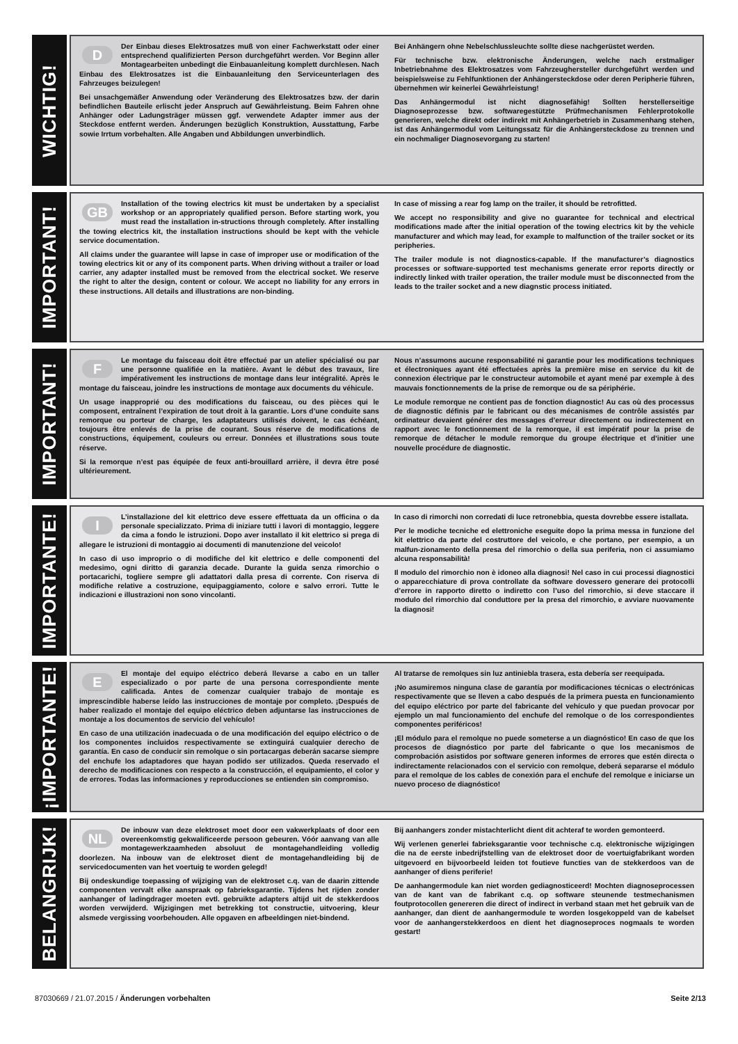WICHTIG!
DDer Einbau dieses Elektrosatzes muß von einer Fachwerkstatt oder einer entsprechend qualifizierten Person durchgeführt werden. Vor Beginn aller Montagearbeiten unbedingt die Einbauanleitung komplett durchlesen. Nach Einbau des Elektrosatzes ist die Einbauanleitung den Serviceunterlagen des Fahrzeuges beizulegen!
Bei unsachgemäßer Anwendung oder Veränderung des Elektrosatzes bzw. der darin befindlichen Bauteile erlischt jeder Anspruch auf Gewährleistung. Beim Fahren ohne Anhänger oder Ladungsträger müssen ggf. verwendete Adapter immer aus der Steckdose entfernt werden. Änderungen bezüglich Konstruktion, Ausstattung, Farbe sowie Irrtum vorbehalten. Alle Angaben und Abbildungen unverbindlich.
Bei Anhängern ohne Nebelschlussleuchte sollte diese nachgerüstet werden.
Für technische bzw. elektronische Änderungen, welche nach erstmaliger Inbetriebnahme des Elektrosatzes vom Fahrzeughersteller durchgeführt werden und beispielsweise zu Fehlfunktionen der Anhängersteckdose oder deren Peripherie führen, übernehmen wir keinerlei Gewährleistung!
Das Anhängermodul ist nicht diagnosefähig! Sollten herstellerseitige Diagnoseprozesse bzw. softwaregestützte Prüfmechanismen Fehlerprotokolle generieren, welche direkt oder indirekt mit Anhängerbetrieb in Zusammenhang stehen, ist das Anhängermodul vom Leitungssatz für die Anhängersteckdose zu trennen und ein nochmaliger Diagnosevorgang zu starten!
IMPORTANT!
GB Installation of the towing electrics kit must be undertaken by a specialist workshop or an appropriately qualified person. Before starting work, you must read the installation in-structions through completely. After installing the towing electrics kit, the installation instructions should be kept with the vehicle service documentation.
All claims under the guarantee will lapse in case of improper use or modification of the towing electrics kit or any of its component parts. When driving without a trailer or load carrier, any adapter installed must be removed from the electrical socket. We reserve the right to alter the design, content or colour. We accept no liability for any errors in these instructions. All details and illustrations are non-binding.
In case of missing a rear fog lamp on the trailer, it should be retrofitted.
We accept no responsibility and give no guarantee for technical and electrical modifications made after the initial operation of the towing electrics kit by the vehicle manufacturer and which may lead, for example to malfunction of the trailer socket or its peripheries.
The trailer module is not diagnostics-capable. If the manufacturer’s diagnostics processes or software-supported test mechanisms generate error reports directly or indirectly linked with trailer operation, the trailer module must be disconnected from the leads to the trailer socket and a new diagnstic process initiated.
IMPORTANT!
FLe montage du faisceau doit être effectué par un atelier spécialisé ou par une personne qualifiée en la matière. Avant le début des travaux, lire impérativement les instructions de montage dans leur intégralité. Après le montage du faisceau, joindre les instructions de montage aux documents du véhicule.
Un usage inapproprié ou des modifications du faisceau, ou des pièces qui le composent, entraînent l’expiration de tout droit à la garantie. Lors d’une conduite sans remorque ou porteur de charge, les adaptateurs utilisés doivent, le cas échéant, toujours être enlevés de la prise de courant. Sous réserve de modifications de constructions, équipement, couleurs ou erreur. Données et illustrations sous toute réserve.
Si la remorque n’est pas équipée de feux anti-brouillard arrière, il devra être posé ultérieurement.
Nous n’assumons aucune responsabilité ni garantie pour les modifications techniques et électroniques ayant été effectuées après la première mise en service du kit de connexion électrique par le constructeur automobile et ayant mené par exemple à des mauvais fonctionnements de la prise de remorque ou de sa périphérie.
Le module remorque ne contient pas de fonction diagnostic! Au cas où des processus de diagnostic définis par le fabricant ou des mécanismes de contrôle assistés par ordinateur devaient générer des messages d’erreur directement ou indirectement en rapport avec le fonctionnement de la remorque, il est impératif pour la prise de remorque de détacher le module remorque du groupe électrique et d’initier une nouvelle procédure de diagnostic.
IMPORTANTE!
IL’installazione del kit elettrico deve essere effettuata da un officina o da personale specializzato. Prima di iniziare tutti i lavori di montaggio, leggere da cima a fondo le istruzioni. Dopo aver installato il kit elettrico si prega di allegare le istruzioni di montaggio ai documenti di manutenzione del veicolo!
In caso di uso improprio o di modifiche del kit elettrico e delle componenti del medesimo, ogni diritto di garanzia decade. Durante la guida senza rimorchio o portacarichi, togliere sempre gli adattatori dalla presa di corrente. Con riserva di modifiche relative a costruzione, equipaggiamento, colore e salvo errori. Tutte le indicazioni e illustrazioni non sono vincolanti.
In caso di rimorchi non corredati di luce retronebbia, questa dovrebbe essere istallata.
Per le modiche tecniche ed elettroniche eseguite dopo la prima messa in funzione del kit elettrico da parte del costruttore del veicolo, e che portano, per esempio, a un malfun-zionamento della presa del rimorchio o della sua periferia, non ci assumiamo alcuna responsabilità!
Il modulo del rimorchio non è idoneo alla diagnosi! Nel caso in cui processi diagnostici o apparecchiature di prova controllate da software dovessero generare dei protocolli d’errore in rapporto diretto o indiretto con l’uso del rimorchio, si deve staccare il modulo del rimorchio dal conduttore per la presa del rimorchio, e avviare nuovamente la diagnosi!
¡IMPORTANTE!
EEl montaje del equipo eléctrico deberá llevarse a cabo en un taller especializado o por parte de una persona correspondiente mente calificada. Antes de comenzar cualquier trabajo de montaje es imprescindible haberse leído las instrucciones de montaje por completo. ¡Después de haber realizado el montaje del equipo eléctrico deben adjuntarse las instrucciones de montaje a los documentos de servicio del vehículo!
En caso de una utilización inadecuada o de una modificación del equipo eléctrico o de los componentes incluidos respectivamente se extinguirá cualquier derecho de garantía. En caso de conducir sin remolque o sin portacargas deberán sacarse siempre del enchufe los adaptadores que hayan podido ser utilizados. Queda reservado el derecho de modificaciones con respecto a la construcción, el equipamiento, el color y de errores. Todas las informaciones y reproducciones se entienden sin compromiso.
Al tratarse de remolques sin luz antiniebla trasera, esta debería ser reequipada.
¡No asumiremos ninguna clase de garantía por modificaciones técnicas o electrónicas respectivamente que se lleven a cabo después de la primera puesta en funcionamiento del equipo eléctrico por parte del fabricante del vehículo y que puedan provocar por ejemplo un mal funcionamiento del enchufe del remolque o de los correspondientes componentes periféricos!
¡El módulo para el remolque no puede someterse a un diagnóstico! En caso de que los procesos de diagnóstico por parte del fabricante o que los mecanismos de comprobación asistidos por software generen informes de errores que estén directa o indirectamente relacionados con el servicio con remolque, deberá separarse el módulo para el remolque de los cables de conexión para el enchufe del remolque e iniciarse un nuevo proceso de diagnóstico!
BELANGRIJK!
NL De inbouw van deze elektroset moet door een vakwerkplaats of door een overeenkomstig gekwalificeerde persoon gebeuren. Vóór aanvang van alle montagewerkzaamheden absoluut de montagehandleiding volledig doorlezen. Na inbouw van de elektroset dient de montagehandleiding bij de servicedocumenten van het voertuig te worden gelegd!
Bij ondeskundige toepassing of wijziging van de elektroset c.q. van de daarin zittende componenten vervalt elke aanspraak op fabrieksgarantie. Tijdens het rijden zonder aanhanger of ladingdrager moeten evtl. gebruikte adapters altijd uit de stekkerdoos worden verwijderd. Wijzigingen met betrekking tot constructie, uitvoering, kleur alsmede vergissing voorbehouden. Alle opgaven en afbeeldingen niet-bindend.
Bij aanhangers zonder mistachterlicht dient dit achteraf te worden gemonteerd.
Wij verlenen generlei fabrieksgarantie voor technische c.q. elektronische wijzigingen die na de eerste inbedrijfstelling van de elektroset door de voertuigfabrikant worden uitgevoerd en bijvoorbeeld leiden tot foutieve functies van de stekkerdoos van de aanhanger of diens periferie!
De aanhangermodule kan niet worden gediagnosticeerd! Mochten diagnoseprocessen van de kant van de fabrikant c.q. op software steunende testmechanismen foutprotocollen genereren die direct of indirect in verband staan met het gebruik van de aanhanger, dan dient de aanhangermodule te worden losgekoppeld van de kabelset voor de aanhangerstekkerdoos en dient het diagnoseproces nogmaals te worden gestart!
87030669 / 21.07.2015 / Änderungen vorbehalten
Seite 2/13